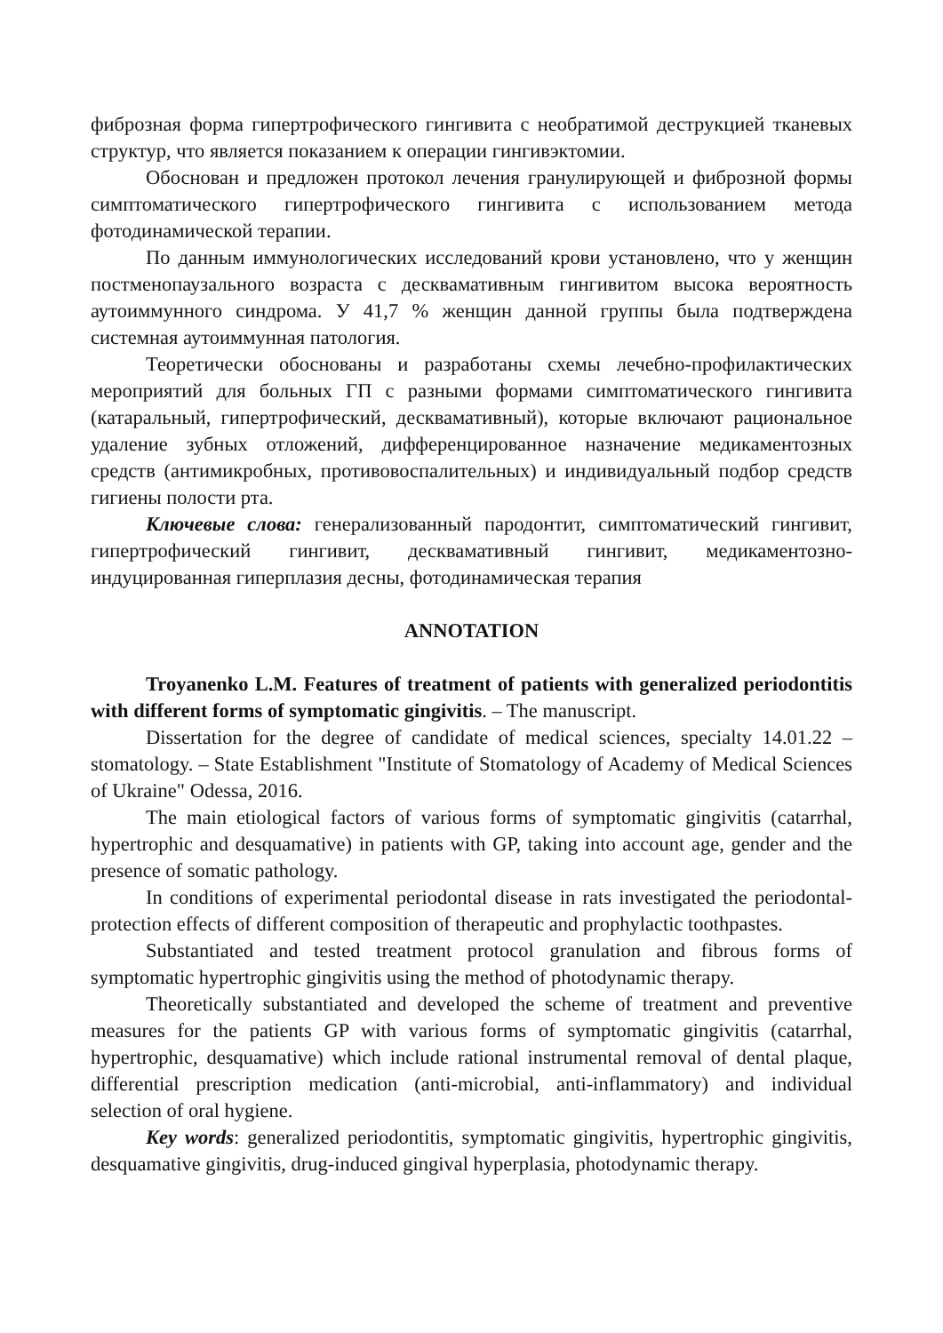фиброзная форма гипертрофического гингивита с необратимой деструкцией тканевых структур, что является показанием к операции гингивэктомии.
Обоснован и предложен протокол лечения гранулирующей и фиброзной формы симптоматического гипертрофического гингивита с использованием метода фотодинамической терапии.
По данным иммунологических исследований крови установлено, что у женщин постменопаузального возраста с десквамативным гингивитом высока вероятность аутоиммунного синдрома. У 41,7 % женщин данной группы была подтверждена системная аутоиммунная патология.
Теоретически обоснованы и разработаны схемы лечебно-профилактических мероприятий для больных ГП с разными формами симптоматического гингивита (катаральный, гипертрофический, десквамативный), которые включают рациональное удаление зубных отложений, дифференцированное назначение медикаментозных средств (антимикробных, противовоспалительных) и индивидуальный подбор средств гигиены полости рта.
Ключевые слова: генерализованный пародонтит, симптоматический гингивит, гипертрофический гингивит, десквамативный гингивит, медикаментозно-индуцированная гиперплазия десны, фотодинамическая терапия
ANNOTATION
Troyanenko L.M. Features of treatment of patients with generalized periodontitis with different forms of symptomatic gingivitis. – The manuscript.
Dissertation for the degree of candidate of medical sciences, specialty 14.01.22 – stomatology. – State Establishment "Institute of Stomatology of Academy of Medical Sciences of Ukraine" Odessa, 2016.
The main etiological factors of various forms of symptomatic gingivitis (catarrhal, hypertrophic and desquamative) in patients with GP, taking into account age, gender and the presence of somatic pathology.
In conditions of experimental periodontal disease in rats investigated the periodontal-protection effects of different composition of therapeutic and prophylactic toothpastes.
Substantiated and tested treatment protocol granulation and fibrous forms of symptomatic hypertrophic gingivitis using the method of photodynamic therapy.
Theoretically substantiated and developed the scheme of treatment and preventive measures for the patients GP with various forms of symptomatic gingivitis (catarrhal, hypertrophic, desquamative) which include rational instrumental removal of dental plaque, differential prescription medication (anti-microbial, anti-inflammatory) and individual selection of oral hygiene.
Key words: generalized periodontitis, symptomatic gingivitis, hypertrophic gingivitis, desquamative gingivitis, drug-induced gingival hyperplasia, photodynamic therapy.